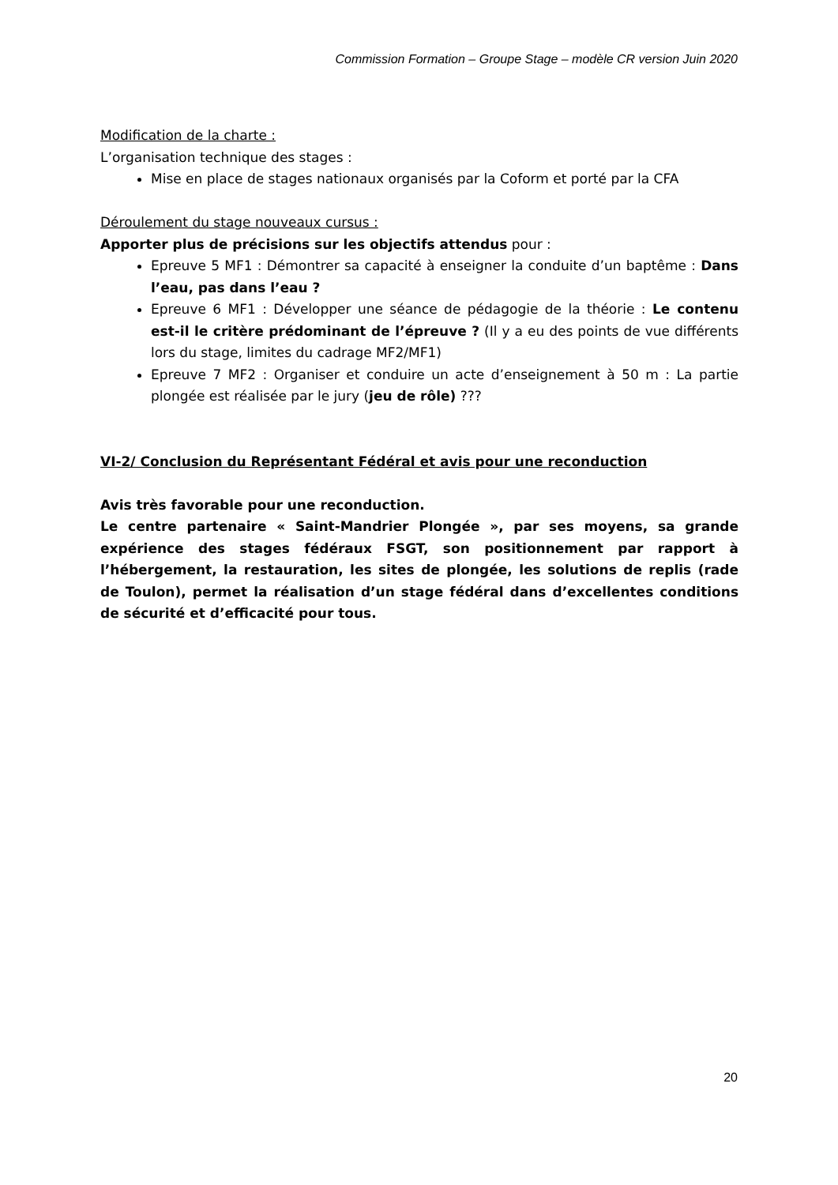Commission Formation – Groupe Stage – modèle CR version Juin 2020
Modification de la charte :
L’organisation technique des stages :
Mise en place de stages nationaux organisés par la Coform et porté par la CFA
Déroulement du stage nouveaux cursus :
Apporter plus de précisions sur les objectifs attendus pour :
Epreuve 5 MF1 : Démontrer sa capacité à enseigner la conduite d’un baptême : Dans l’eau, pas dans l’eau ?
Epreuve 6 MF1 : Développer une séance de pédagogie de la théorie : Le contenu est-il le critère prédominant de l’épreuve ? (Il y a eu des points de vue différents lors du stage, limites du cadrage MF2/MF1)
Epreuve 7 MF2 : Organiser et conduire un acte d’enseignement à 50 m : La partie plongée est réalisée par le jury (jeu de rôle) ???
VI-2/ Conclusion du Représentant Fédéral et avis pour une reconduction
Avis très favorable pour une reconduction.
Le centre partenaire « Saint-Mandrier Plongée », par ses moyens, sa grande expérience des stages fédéraux FSGT, son positionnement par rapport à l’hébergement, la restauration, les sites de plongée, les solutions de replis (rade de Toulon), permet la réalisation d’un stage fédéral dans d’excellentes conditions de sécurité et d’efficacité pour tous.
20